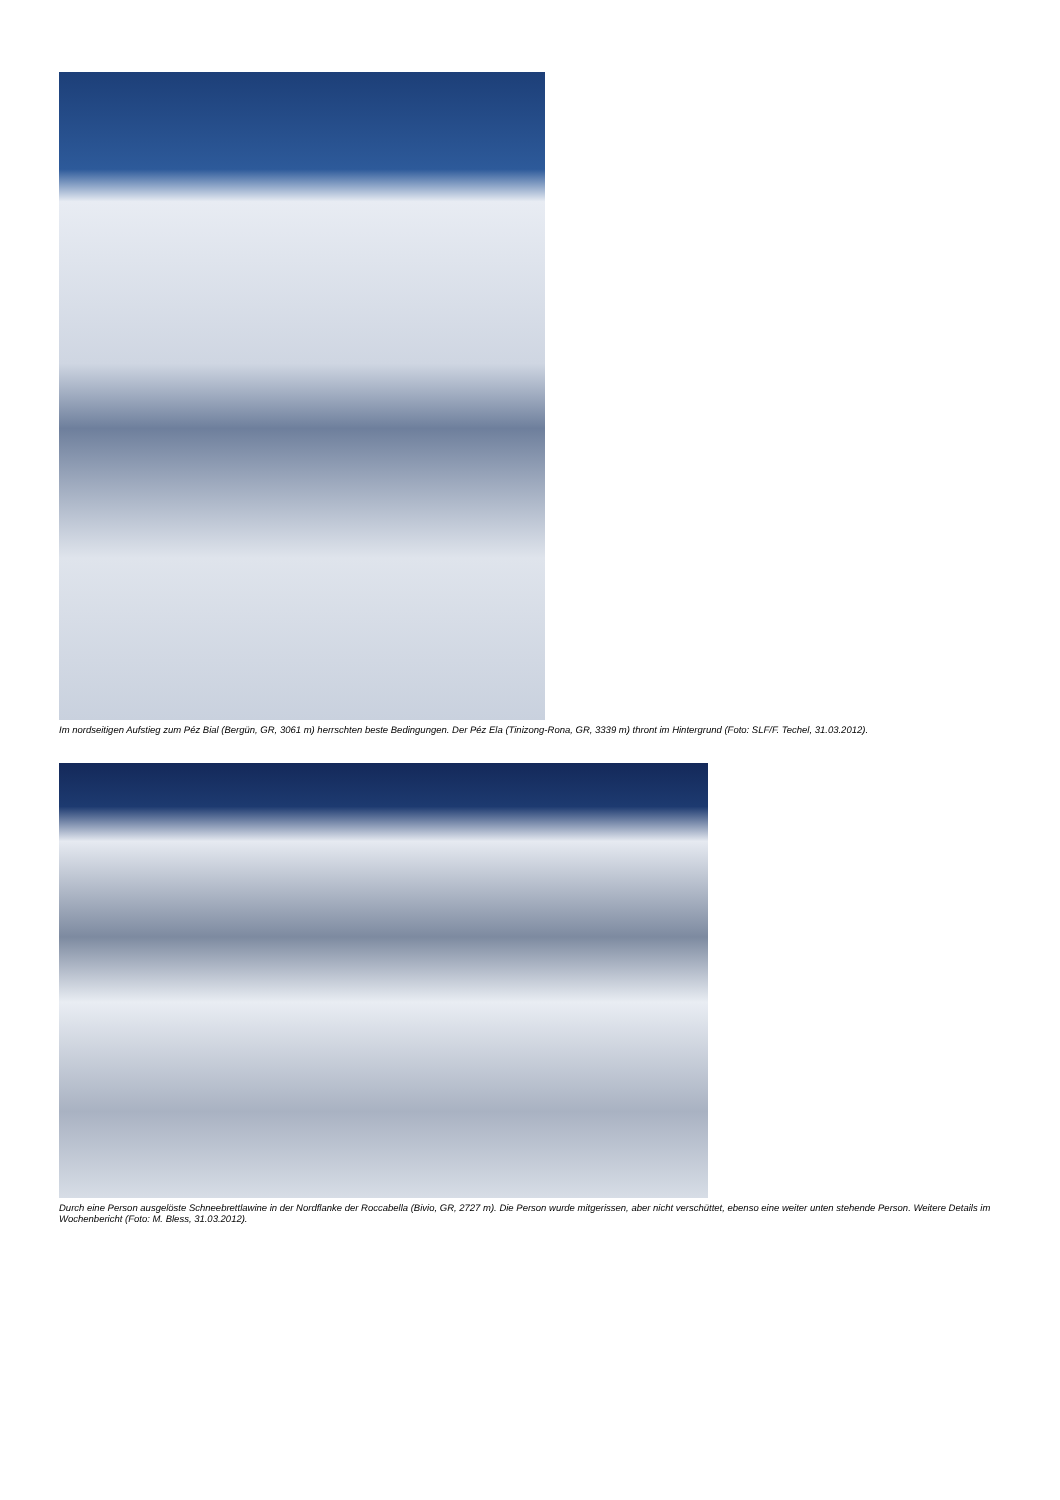Im nordseitigen Aufstieg zum Péz Bial (Bergün, GR, 3061 m) herrschten beste Bedingungen. Der Péz Ela (Tinizong-Rona, GR, 3339 m) thront im Hintergrund (Foto: SLF/F. Techel, 31.03.2012).
Durch eine Person ausgelöste Schneebrettlawine in der Nordflanke der Roccabella (Bivio, GR, 2727 m). Die Person wurde mitgerissen, aber nicht verschüttet, ebenso eine weiter unten stehende Person. Weitere Details im Wochenbericht (Foto: M. Bless, 31.03.2012).